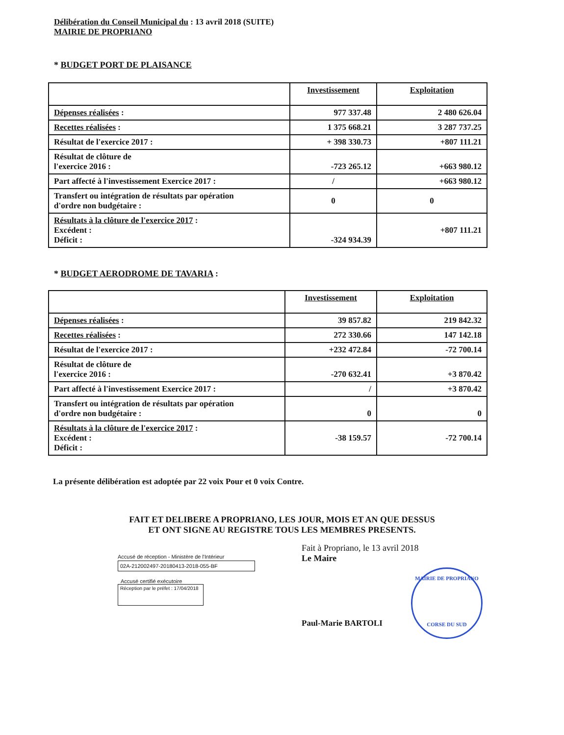Délibération du Conseil Municipal du : 13 avril 2018 (SUITE)
MAIRIE DE PROPRIANO
* BUDGET PORT DE PLAISANCE
| | Investissement | Exploitation |
| --- | --- | --- |
| Dépenses réalisées : | 977 337.48 | 2 480 626.04 |
| Recettes réalisées : | 1 375 668.21 | 3 287 737.25 |
| Résultat de l'exercice 2017 : | + 398 330.73 | +807 111.21 |
| Résultat de clôture de l'exercice 2016 : | -723 265.12 | +663 980.12 |
| Part affecté à l'investissement Exercice 2017 : | / | +663 980.12 |
| Transfert ou intégration de résultats par opération d'ordre non budgétaire : | 0 | 0 |
| Résultats à la clôture de l'exercice 2017 : Excédent : Déficit : | -324 934.39 | +807 111.21 |
* BUDGET AERODROME DE TAVARIA :
| | Investissement | Exploitation |
| --- | --- | --- |
| Dépenses réalisées : | 39 857.82 | 219 842.32 |
| Recettes réalisées : | 272 330.66 | 147 142.18 |
| Résultat de l'exercice 2017 : | +232 472.84 | -72 700.14 |
| Résultat de clôture de l'exercice 2016 : | -270 632.41 | +3 870.42 |
| Part affecté à l'investissement Exercice 2017 : | / | +3 870.42 |
| Transfert ou intégration de résultats par opération d'ordre non budgétaire : | 0 | 0 |
| Résultats à la clôture de l'exercice 2017 : Excédent : Déficit : | -38 159.57 | -72 700.14 |
La présente délibération est adoptée par 22 voix Pour et 0 voix Contre.
FAIT ET DELIBERE A PROPRIANO, LES JOUR, MOIS ET AN QUE DESSUS
ET ONT SIGNE AU REGISTRE TOUS LES MEMBRES PRESENTS.
Accusé de réception - Ministère de l'Intérieur
02A-212002497-20180413-2018-055-BF
Accusé certifié exécutoire
Réception par le préfet : 17/04/2018
Fait à Propriano, le 13 avril 2018
Le Maire
MAIRIE DE PROPRIANO
CORSE DU SUD
Paul-Marie BARTOLI